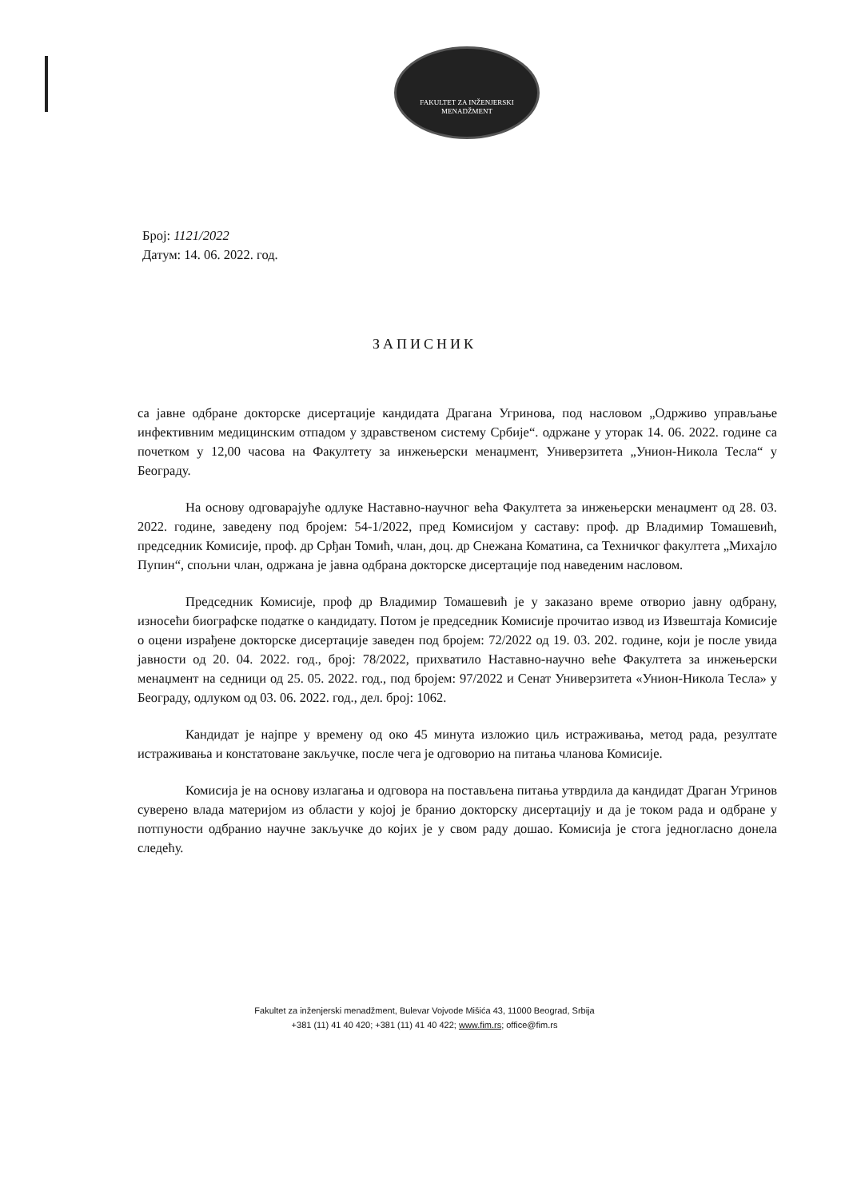FAKULTET ZA INŽENJERSKI
MENADŽMENT
Број: 1121/2022
Датум: 14. 06. 2022. год.
ЗАПИСНИК
са јавне одбране докторске дисертације кандидата Драгана Угринова, под насловом „Одрживо управљање инфективним медицинским отпадом у здравственом систему Србије“. одржане у уторак 14. 06. 2022. године са почетком у 12,00 часова на Факултету за инжењерски менаџмент, Универзитета „Унион-Никола Тесла“ у Београду.
На основу одговарајуће одлуке Наставно-научног већа Факултета за инжењерски менаџмент од 28. 03. 2022. године, заведену под бројем: 54-1/2022, пред Комисијом у саставу: проф. др Владимир Томашевић, председник Комисије, проф. др Срђан Томић, члан, доц. др Снежана Коматина, са Техничког факултета „Михајло Пупин“, спољни члан, одржана је јавна одбрана докторске дисертације под наведеним насловом.
Председник Комисије, проф др Владимир Томашевић је у заказано време отворио јавну одбрану, износећи биографске податке о кандидату. Потом је председник Комисије прочитао извод из Извештаја Комисије о оцени израђене докторске дисертације заведен под бројем: 72/2022 од 19. 03. 202. године, који је после увида јавности од 20. 04. 2022. год., број: 78/2022, прихватило Наставно-научно веће Факултета за инжењерски менаџмент на седници од 25. 05. 2022. год., под бројем: 97/2022 и Сенат Универзитета «Унион-Никола Тесла» у Београду, одлуком од 03. 06. 2022. год., дел. број: 1062.
Кандидат је најпре у времену од око 45 минута изложио циљ истраживања, метод рада, резултате истраживања и констатоване закључке, после чега је одговорио на питања чланова Комисије.
Комисија је на основу излагања и одговора на постављена питања утврдила да кандидат Драган Угринов суверено влада материјом из области у којој је бранио докторску дисертацију и да је током рада и одбране у потпуности одбранио научне закључке до којих је у свом раду дошао. Комисија је стога једногласно донела следећу.
Fakultet za inženjerski menadžment, Bulevar Vojvode Mišića 43, 11000 Beograd, Srbija
+381 (11) 41 40 420; +381 (11) 41 40 422; www.fim.rs; office@fim.rs